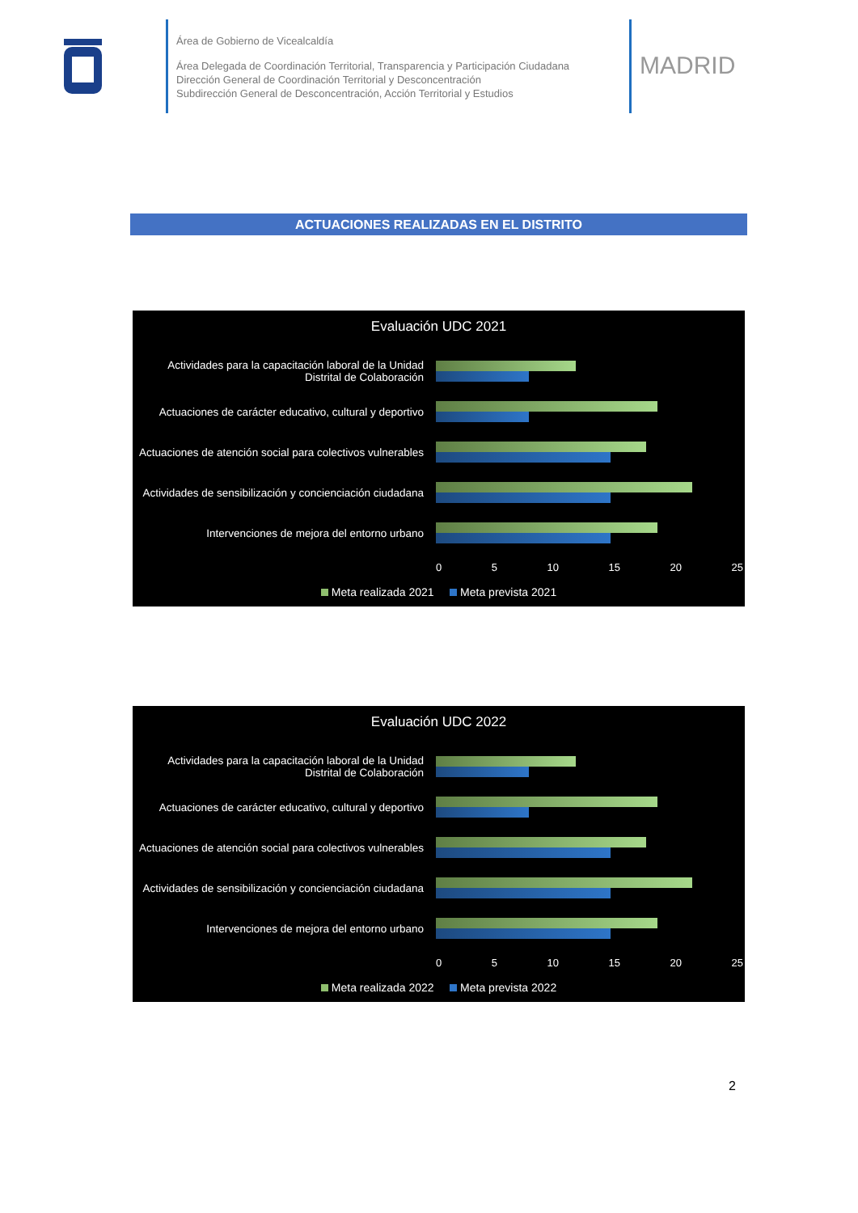Área de Gobierno de Vicealcaldía
Área Delegada de Coordinación Territorial, Transparencia y Participación Ciudadana
Dirección General de Coordinación Territorial y Desconcentración
Subdirección General de Desconcentración, Acción Territorial y Estudios
MADRID
ACTUACIONES REALIZADAS EN EL DISTRITO
Evaluación UDC 2021
Actividades para la capacitación laboral de la Unidad Distrital de Colaboración
Actuaciones de carácter educativo, cultural y deportivo
Actuaciones de atención social para colectivos vulnerables
Actividades de sensibilización y concienciación ciudadana
Intervenciones de mejora del entorno urbano
0 5 10 15 20 25
Meta realizada 2021 Meta prevista 2021
Evaluación UDC 2022
Actividades para la capacitación laboral de la Unidad Distrital de Colaboración
Actuaciones de carácter educativo, cultural y deportivo
Actuaciones de atención social para colectivos vulnerables
Actividades de sensibilización y concienciación ciudadana
Intervenciones de mejora del entorno urbano
0 5 10 15 20 25
Meta realizada 2022 Meta prevista 2022
2